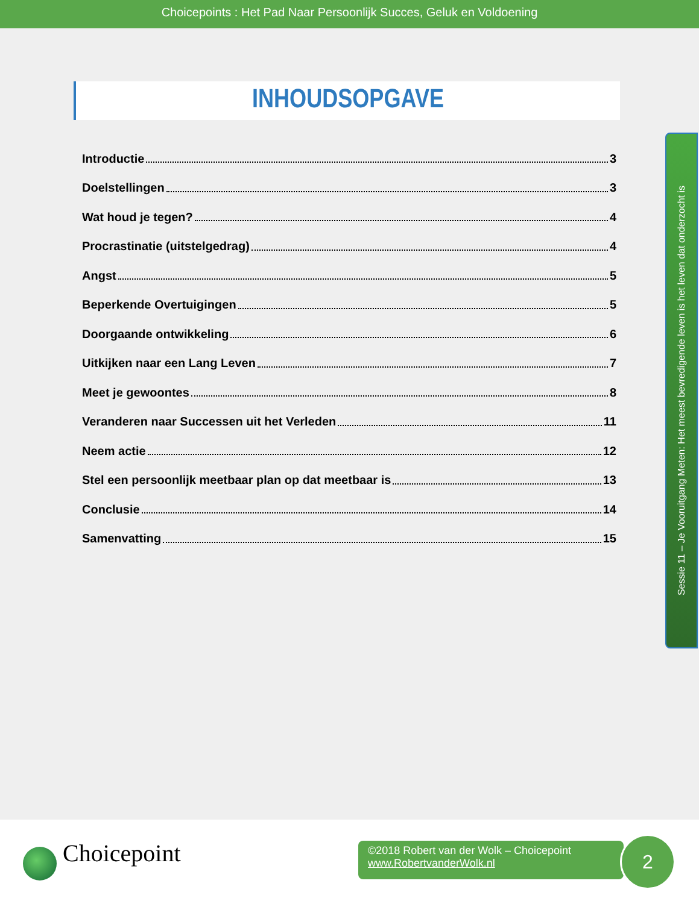Choicepoints : Het Pad Naar Persoonlijk Succes, Geluk en Voldoening
INHOUDSOPGAVE
Introductie 3
Doelstellingen 3
Wat houd je tegen? 4
Procrastinatie (uitstelgedrag) 4
Angst 5
Beperkende Overtuigingen 5
Doorgaande ontwikkeling 6
Uitkijken naar een Lang Leven 7
Meet je gewoontes 8
Veranderen naar Successen uit het Verleden 11
Neem actie 12
Stel een persoonlijk meetbaar plan op dat meetbaar is 13
Conclusie 14
Samenvatting 15
Sessie 11 – Je Vooruitgang Meten: Het meest bevredigende leven is het leven dat onderzocht is
Choicepoint
©2018 Robert van der Wolk – Choicepoint
www.RobertvanderWolk.nl
2